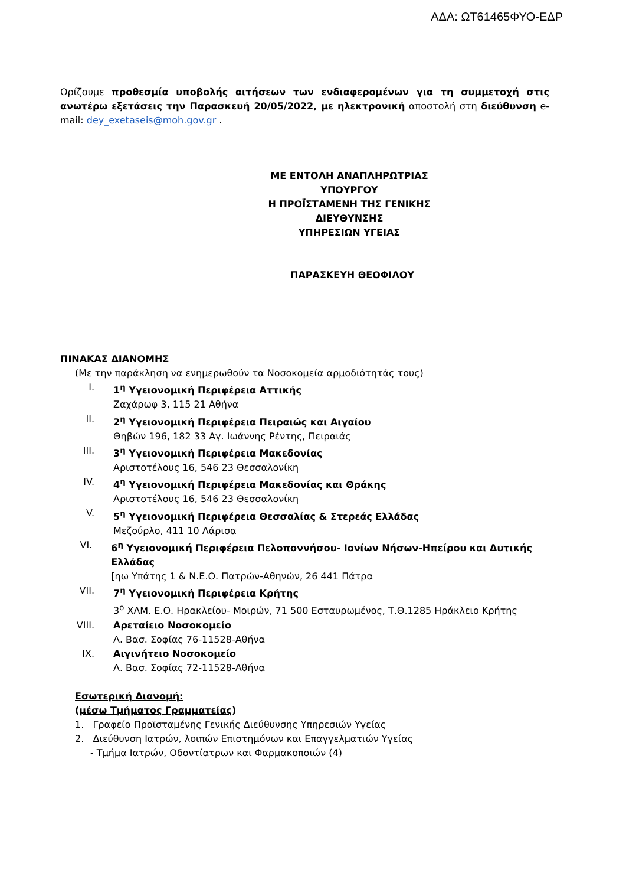ΑΔΑ: ΩΤ61465ΦΥΟ-ΕΔΡ
Ορίζουμε προθεσμία υποβολής αιτήσεων των ενδιαφερομένων για τη συμμετοχή στις ανωτέρω εξετάσεις την Παρασκευή 20/05/2022, με ηλεκτρονική αποστολή στη διεύθυνση e-mail: dey_exetaseis@moh.gov.gr .
ΜΕ ΕΝΤΟΛΗ ΑΝΑΠΛΗΡΩΤΡΙΑΣ ΥΠΟΥΡΓΟΥ
Η ΠΡΟΪΣΤΑΜΕΝΗ ΤΗΣ ΓΕΝΙΚΗΣ ΔΙΕΥΘΥΝΣΗΣ
ΥΠΗΡΕΣΙΩΝ ΥΓΕΙΑΣ
ΠΑΡΑΣΚΕΥΗ ΘΕΟΦΙΛΟΥ
ΠΙΝΑΚΑΣ ΔΙΑΝΟΜΗΣ
(Με την παράκληση να ενημερωθούν τα Νοσοκομεία αρμοδιότητάς τους)
I. 1<sup>η</sup> Υγειονομική Περιφέρεια Αττικής
Ζαχάρωφ 3, 115 21 Αθήνα
II. 2<sup>η</sup> Υγειονομική Περιφέρεια Πειραιώς και Αιγαίου
Θηβών 196, 182 33 Αγ. Ιωάννης Ρέντης, Πειραιάς
III. 3<sup>η</sup> Υγειονομική Περιφέρεια Μακεδονίας
Αριστοτέλους 16, 546 23 Θεσσαλονίκη
IV. 4<sup>η</sup> Υγειονομική Περιφέρεια Μακεδονίας και Θράκης
Αριστοτέλους 16, 546 23 Θεσσαλονίκη
V. 5<sup>η</sup> Υγειονομική Περιφέρεια Θεσσαλίας & Στερεάς Ελλάδας
Μεζούρλο, 411 10 Λάρισα
VI. 6<sup>η</sup> Υγειονομική Περιφέρεια Πελοποννήσου- Ιονίων Νήσων-Ηπείρου και Δυτικής Ελλάδας
[ηω Υπάτης 1 & Ν.Ε.Ο. Πατρών-Αθηνών, 26 441 Πάτρα
VII. 7<sup>η</sup> Υγειονομική Περιφέρεια Κρήτης
3<sup>ο</sup> ΧΛΜ. Ε.Ο. Ηρακλείου- Μοιρών, 71 500 Εσταυρωμένος, Τ.Θ.1285 Ηράκλειο Κρήτης
VIII. Αρεταίειο Νοσοκομείο
Λ. Βασ. Σοφίας 76-11528-Αθήνα
IX. Αιγινήτειο Νοσοκομείο
Λ. Βασ. Σοφίας 72-11528-Αθήνα
Εσωτερική Διανομή:
(μέσω Τμήματος Γραμματείας)
1. Γραφείο Προϊσταμένης Γενικής Διεύθυνσης Υπηρεσιών Υγείας
2. Διεύθυνση Ιατρών, λοιπών Επιστημόνων και Επαγγελματιών Υγείας
- Τμήμα Ιατρών, Οδοντίατρων και Φαρμακοποιών (4)